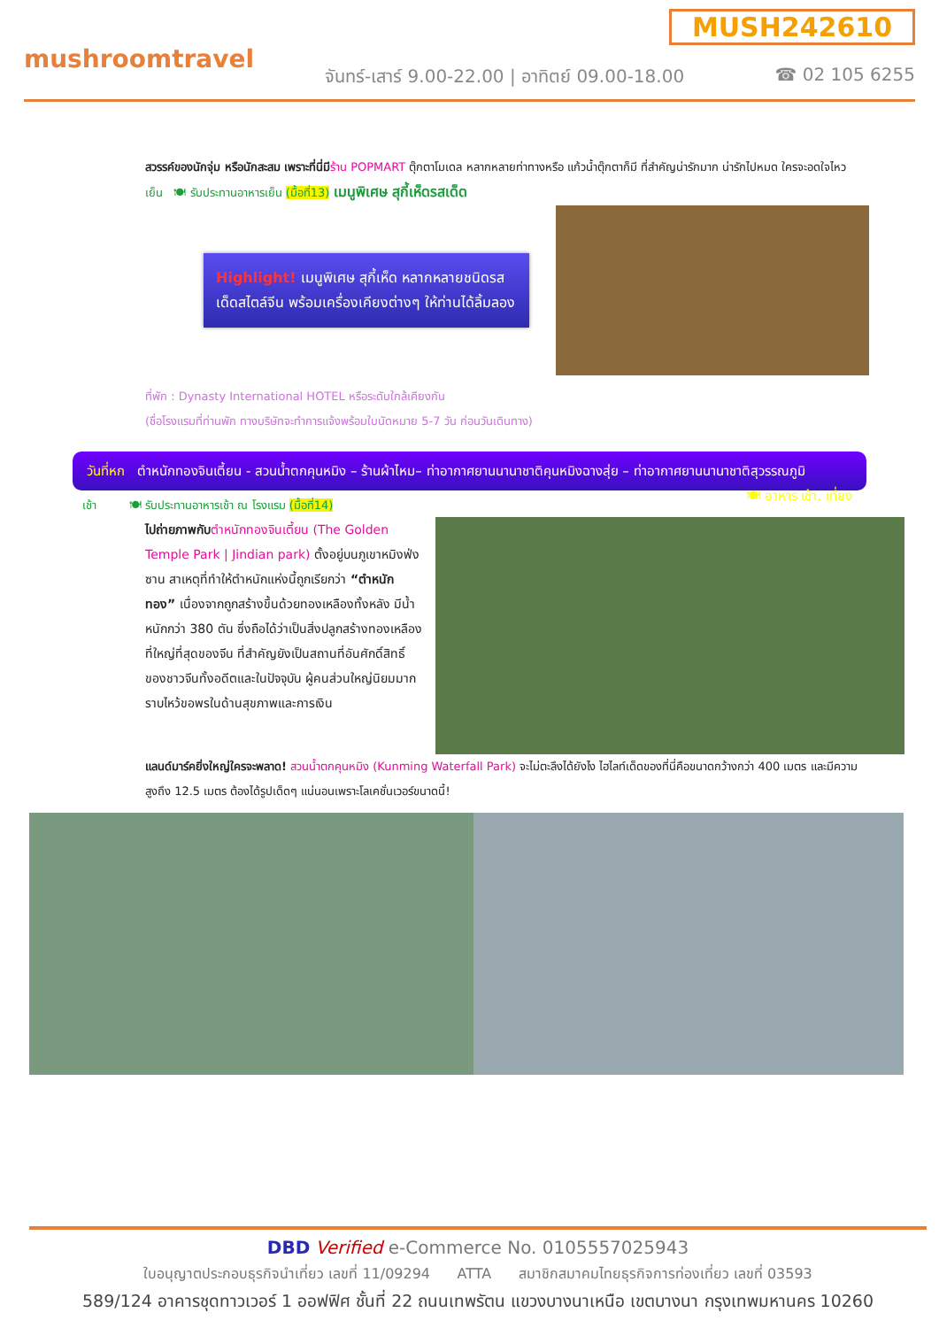MUSH242610
mushroomtravel
จันทร์-เสาร์ 9.00-22.00 | อาทิตย์ 09.00-18.00
☎ 02 105 6255
สวรรค์ของนักจุ่ม หรือนักสะสม เพราะที่นี่มีร้าน POPMART ตุ๊กตาโมเดล หลากหลายท่าทางหรือ แก้วน้ำตุ๊กตาก็มี ที่สำคัญน่ารักมาก น่ารักไปหมด ใครจะอดใจไหว
เย็น 🍽 รับประทานอาหารเย็น (มื้อที่13) เมนูพิเศษ สุกี้เห็ดรสเด็ด
Highlight! เมนูพิเศษ สุกี้เห็ด หลากหลายชนิดรสเด็ดสไตล์จีน พร้อมเครื่องเคียงต่างๆ ให้ท่านได้ลิ้มลอง
ที่พัก : Dynasty International HOTEL หรือระดับใกล้เคียงกัน
(ชื่อโรงแรมที่ท่านพัก ทางบริษัทจะทำการแจ้งพร้อมใบนัดหมาย 5-7 วัน ก่อนวันเดินทาง)
วันที่หก ตำหนักทองจินเตี้ยน - สวนน้ำตกคุนหมิง – ร้านผ้าไหม– ท่าอากาศยานนานาชาติคุนหมิงฉางสุ่ย – ท่าอากาศยานนานาชาติสุวรรณภูมิ 🍽 อาหาร เช้า, เที่ยง
เช้า 🍽 รับประทานอาหารเช้า ณ โรงแรม (มื้อที่14)
ไปถ่ายภาพกับ ตำหนักทองจินเตี้ยน (The Golden Temple Park | Jindian park) ตั้งอยู่บนภูเขาหมิงฟ่งซาน สาเหตุที่ทำให้ตำหนักแห่งนี้ถูกเรียกว่า “ตำหนักทอง” เนื่องจากถูกสร้างขึ้นด้วยทองเหลืองทั้งหลัง มีน้ำหนักกว่า 380 ตัน ซึ่งถือได้ว่าเป็นสิ่งปลูกสร้างทองเหลืองที่ใหญ่ที่สุดของจีน ที่สำคัญยังเป็นสถานที่อันศักดิ์สิทธิ์ของชาวจีนทั้งอดีตและในปัจจุบัน ผู้คนส่วนใหญ่นิยมมากราบไหว้ขอพรในด้านสุขภาพและการเงิน
แลนด์มาร์คยิ่งใหญ่ใครจะพลาด! สวนน้ำตกคุนหมิง (Kunming Waterfall Park) จะไม่ตะลึงได้ยังไง ไฮไลท์เด็ดของที่นี่คือขนาดกว้างกว่า 400 เมตร และมีความสูงถึง 12.5 เมตร ต้องได้รูปเด็ดๆ แน่นอนเพราะโลเคชั่นเวอร์ขนาดนี้!
DBD Verified e-Commerce No. 0105557025943
ใบอนุญาตประกอบธุรกิจนำเที่ยว เลขที่ 11/09294 ATTA สมาชิกสมาคมไทยธุรกิจการท่องเที่ยว เลขที่ 03593
589/124 อาคารชุดทาวเวอร์ 1 ออฟฟิศ ชั้นที่ 22 ถนนเทพรัตน แขวงบางนาเหนือ เขตบางนา กรุงเทพมหานคร 10260